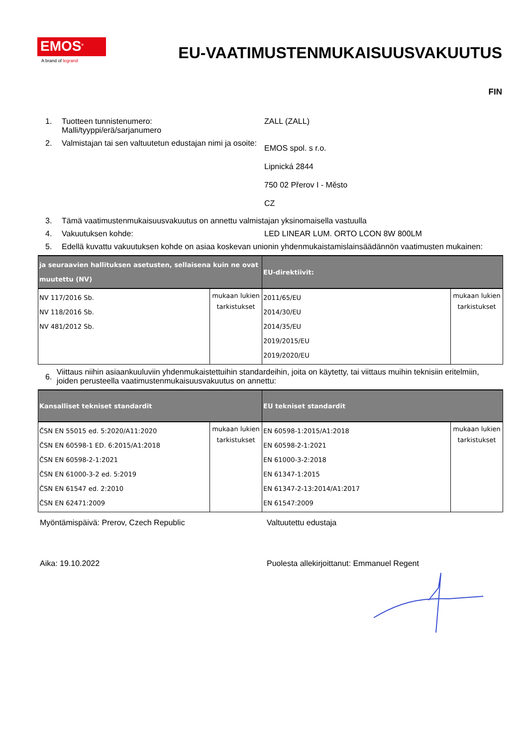EMOS<sup>®</sup>
A brand of legrand
EU-VAATIMUSTENMUKAISUUSVAKUUTUS
FIN
1. Tuotteen tunnistenumero:
Malli/tyyppi/erä/sarjanumero
ZALL (ZALL)
2. Valmistajan tai sen valtuutetun edustajan nimi ja osoite:
EMOS spol. s r.o.
Lipnická 2844
750 02 Přerov I - Město
CZ
3. Tämä vaatimustenmukaisuusvakuutus on annettu valmistajan yksinomaisella vastuulla
4. Vakuutuksen kohde: LED LINEAR LUM. ORTO LCON 8W 800LM
5. Edellä kuvattu vakuutuksen kohde on asiaa koskevan unionin yhdenmukaistamislainsäädännön vaatimusten mukainen:
| ja seuraavien hallituksen asetusten, sellaisena kuin ne ovat muutettu (NV) | | EU-direktiivit: | |
| --- | --- | --- | --- |
| NV 117/2016 Sb. NV 118/2016 Sb. NV 481/2012 Sb. | mukaan lukien tarkistukset | 2011/65/EU 2014/30/EU 2014/35/EU 2019/2015/EU 2019/2020/EU | mukaan lukien tarkistukset |
6.
Viittaus niihin asiaankuuluviin yhdenmukaistettuihin standardeihin, joita on käytetty, tai viittaus muihin teknisiin eritelmiin, joiden perusteella vaatimustenmukaisuusvakuutus on annettu:
| Kansalliset tekniset standardit | | EU tekniset standardit | |
| --- | --- | --- | --- |
| ČSN EN 55015 ed. 5:2020/A11:2020 ČSN EN 60598-1 ED. 6:2015/A1:2018 ČSN EN 60598-2-1:2021 ČSN EN 61000-3-2 ed. 5:2019 ČSN EN 61547 ed. 2:2010 ČSN EN 62471:2009 | mukaan lukien tarkistukset | EN 60598-1:2015/A1:2018 EN 60598-2-1:2021 EN 61000-3-2:2018 EN 61347-1:2015 EN 61347-2-13:2014/A1:2017 EN 61547:2009 | mukaan lukien tarkistukset |
Myöntämispäivä: Prerov, Czech Republic Valtuutettu edustaja
Aika: 19.10.2022 Puolesta allekirjoittanut: Emmanuel Regent